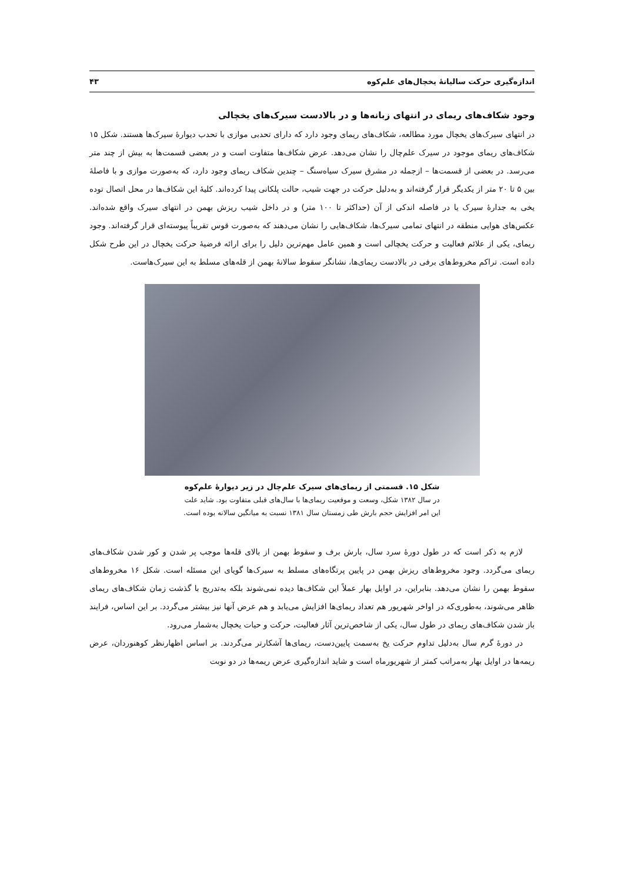اندازه‌گیری حرکت سالیانهٔ یخچال‌های علم‌کوه ۴۳
وجود شکاف‌های ریمای در انتهای زبانه‌ها و در بالادست سیرک‌های یخچالی
در انتهای سیرک‌های یخچال مورد مطالعه، شکاف‌های ریمای وجود دارد که دارای تحدبی موازی با تحدب دیوارهٔ سیرک‌ها هستند. شکل ۱۵ شکاف‌های ریمای موجود در سیرک علم‌چال را نشان می‌دهد. عرض شکاف‌ها متفاوت است و در بعضی قسمت‌ها به بیش از چند متر می‌رسد. در بعضی از قسمت‌ها – ازجمله در مشرق سیرک سیاه‌سنگ – چندین شکاف ریمای وجود دارد، که به‌صورت موازی و با فاصلهٔ بین ۵ تا ۲۰ متر از یکدیگر قرار گرفته‌اند و به‌دلیل حرکت در جهت شیب، حالت پلکانی پیدا کرده‌اند. کلیهٔ این شکاف‌ها در محل اتصال توده یخی به جدارهٔ سیرک یا در فاصله اندکی از آن (حداکثر تا ۱۰۰ متر) و در داخل شیب ریزش بهمن در انتهای سیرک واقع شده‌اند. عکس‌های هوایی منطقه در انتهای تمامی سیرک‌ها، شکاف‌هایی را نشان می‌دهند که به‌صورت قوس تقریباً پیوسته‌ای قرار گرفته‌اند. وجود ریمای، یکی از علائم فعالیت و حرکت یخچالی است و همین عامل مهم‌ترین دلیل را برای ارائه فرضیهٔ حرکت یخچال در این طرح شکل داده است. تراکم مخروط‌های برفی در بالادست ریمای‌ها، نشانگر سقوط سالانهٔ بهمن از قله‌های مسلط به این سیرک‌هاست.
شکل ۱۵. قسمتی از ریمای‌های سیرک علم‌چال در زیر دیوارهٔ علم‌کوه
در سال ۱۳۸۲ شکل، وسعت و موقعیت ریمای‌ها با سال‌های قبلی متفاوت بود. شاید علت
این امر افزایش حجم بارش طی زمستان سال ۱۳۸۱ نسبت به میانگین سالانه بوده است.
لازم به ذکر است که در طول دورهٔ سرد سال، بارش برف و سقوط بهمن از بالای قله‌ها موجب پر شدن و کور شدن شکاف‌های ریمای می‌گردد. وجود مخروط‌های ریزش بهمن در پایین پرتگاه‌های مسلط به سیرک‌ها گویای این مسئله است. شکل ۱۶ مخروط‌های سقوط بهمن را نشان می‌دهد. بنابراین، در اوایل بهار عملاً این شکاف‌ها دیده نمی‌شوند بلکه به‌تدریج با گذشت زمان شکاف‌های ریمای ظاهر می‌شوند، به‌طوری‌که در اواخر شهریور هم تعداد ریمای‌ها افزایش می‌یابد و هم عرض آنها نیز بیشتر می‌گردد. بر این اساس، فرایند باز شدن شکاف‌های ریمای در طول سال، یکی از شاخص‌ترین آثار فعالیت، حرکت و حیات یخچال به‌شمار می‌رود.
در دورهٔ گرم سال به‌دلیل تداوم حرکت یخ به‌سمت پایین‌دست، ریمای‌ها آشکارتر می‌گردند. بر اساس اظهارنظر کوهنوردان، عرض ریمه‌ها در اوایل بهار به‌مراتب کمتر از شهریورماه است و شاید اندازه‌گیری عرض ریمه‌ها در دو نوبت